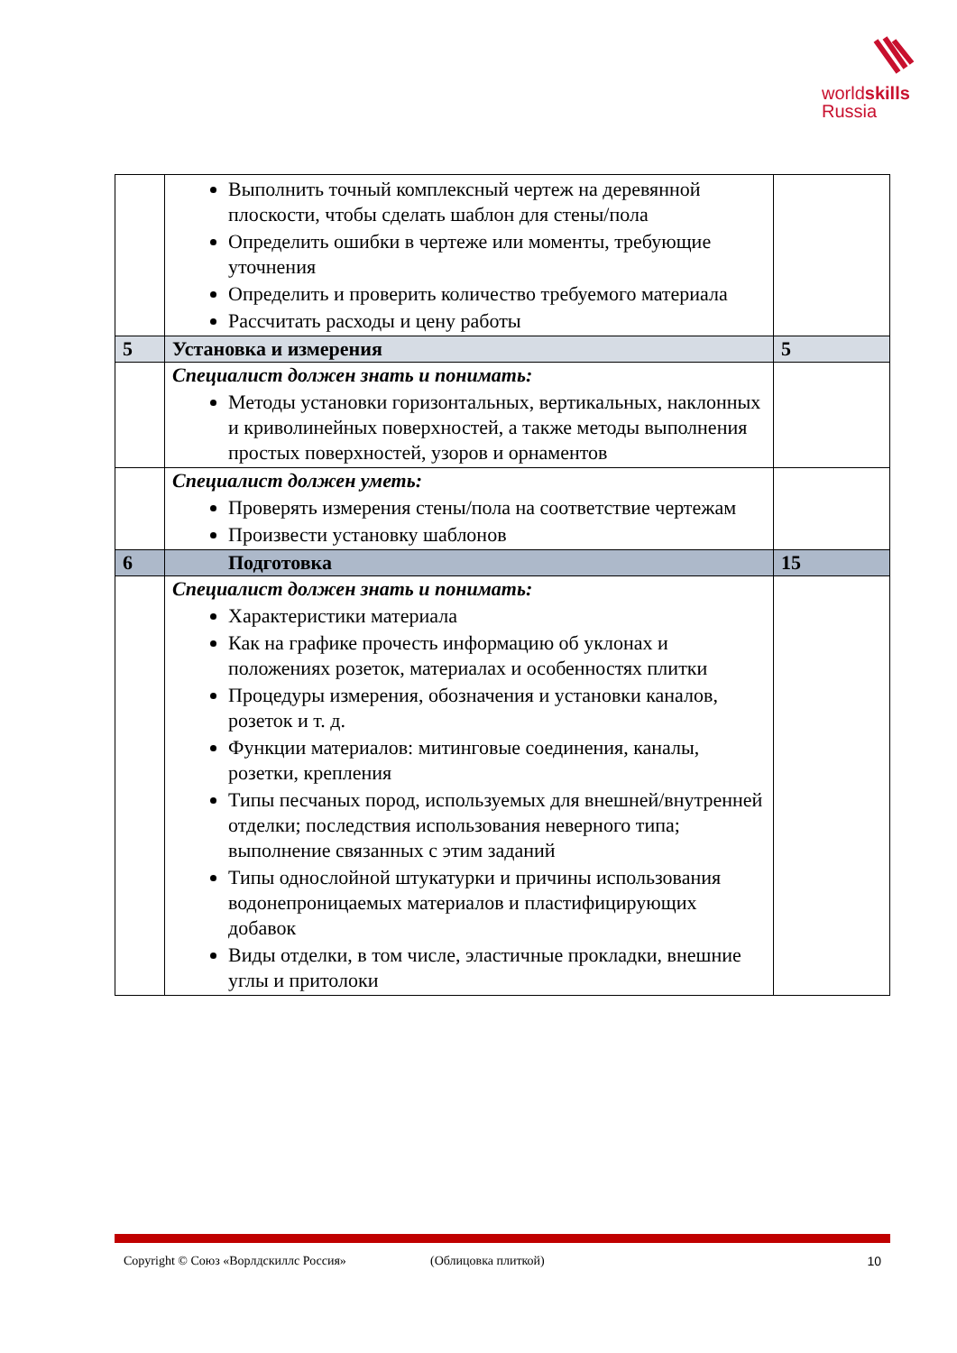world skills
Russia
| | Выполнить точный комплексный чертеж на деревянной плоскости, чтобы сделать шаблон для стены/пола Определить ошибки в чертеже или моменты, требующие уточнения Определить и проверить количество требуемого материала Рассчитать расходы и цену работы | |
| 5 | Установка и измерения | 5 |
| | Специалист должен знать и понимать: Методы установки горизонтальных, вертикальных, наклонных и криволинейных поверхностей, а также методы выполнения простых поверхностей, узоров и орнаментов | |
| | Специалист должен уметь: Проверять измерения стены/пола на соответствие чертежам Произвести установку шаблонов | |
| 6 | Подготовка | 15 |
| | Специалист должен знать и понимать: Характеристики материала Как на графике прочесть информацию об уклонах и положениях розеток, материалах и особенностях плитки Процедуры измерения, обозначения и установки каналов, розеток и т. д. Функции материалов: митинговые соединения, каналы, розетки, крепления Типы песчаных пород, используемых для внешней/внутренней отделки; последствия использования неверного типа; выполнение связанных с этим заданий Типы однослойной штукатурки и причины использования водонепроницаемых материалов и пластифицирующих добавок Виды отделки, в том числе, эластичные прокладки, внешние углы и притолоки | |
Copyright © Союз «Ворлдскиллс Россия» (Облицовка плиткой) 10